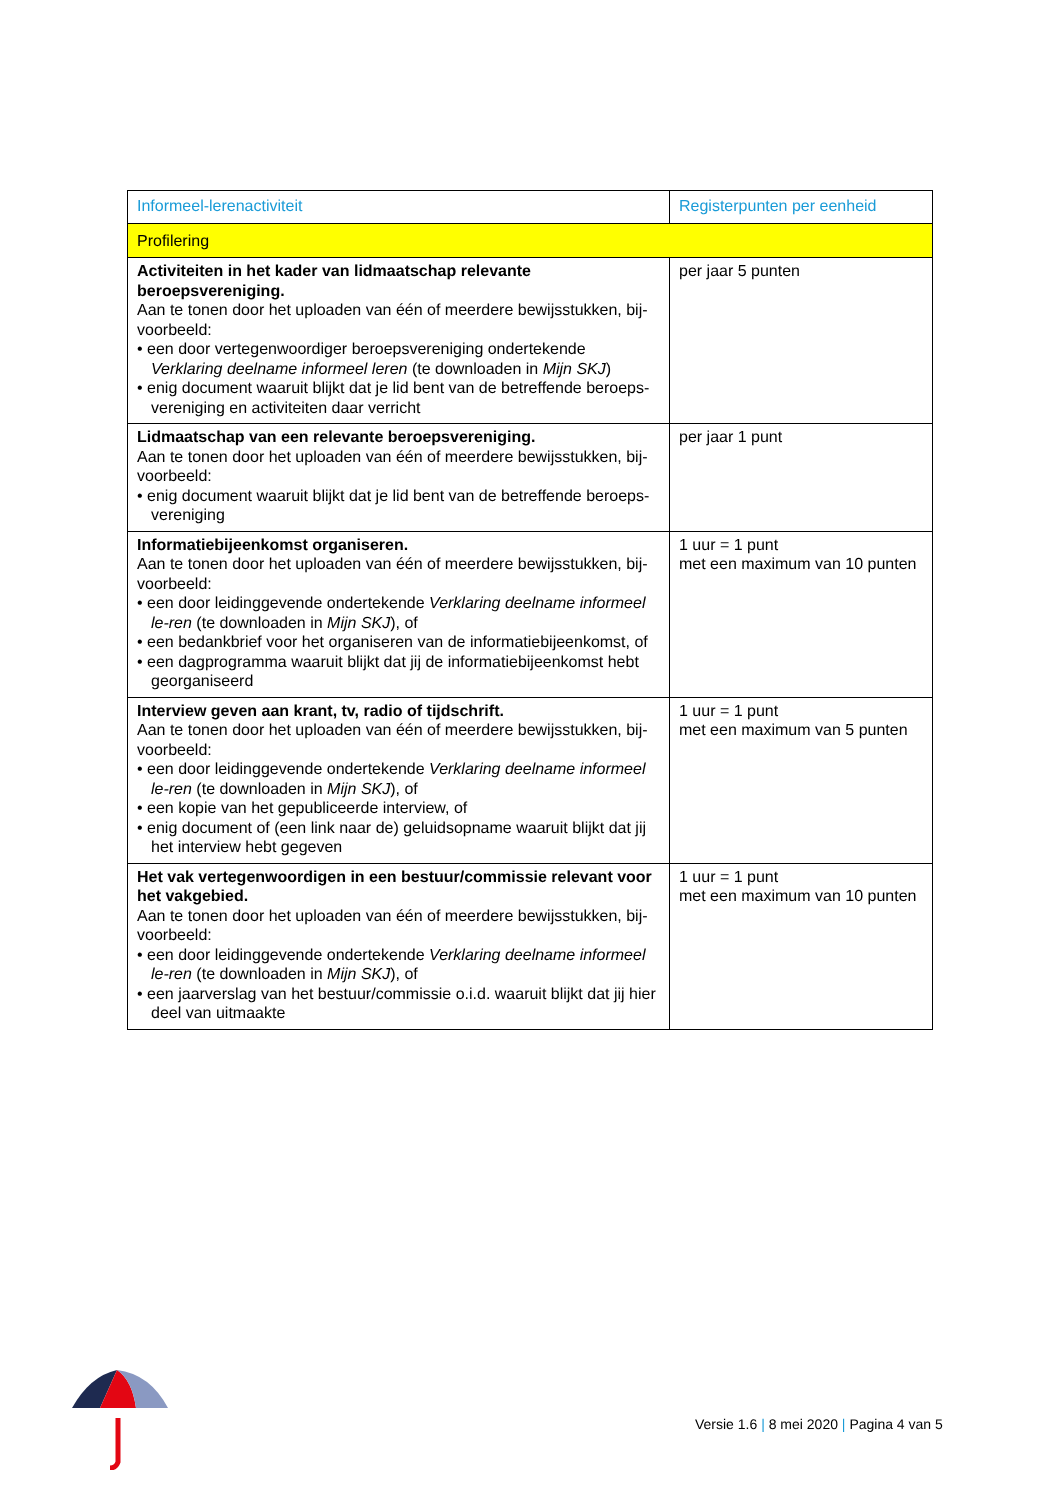| Informeel-lerenactiviteit | Registerpunten per eenheid |
| --- | --- |
| Profilering | |
| Activiteiten in het kader van lidmaatschap relevante beroepsvereniging. Aan te tonen door het uploaden van één of meerdere bewijsstukken, bij-voorbeeld: • een door vertegenwoordiger beroepsvereniging ondertekende Verklaring deelname informeel leren (te downloaden in Mijn SKJ ) • enig document waaruit blijkt dat je lid bent van de betreffende beroeps-vereniging en activiteiten daar verricht | per jaar 5 punten |
| Lidmaatschap van een relevante beroepsvereniging. Aan te tonen door het uploaden van één of meerdere bewijsstukken, bij-voorbeeld: • enig document waaruit blijkt dat je lid bent van de betreffende beroeps-vereniging | per jaar 1 punt |
| Informatiebijeenkomst organiseren. Aan te tonen door het uploaden van één of meerdere bewijsstukken, bij-voorbeeld: • een door leidinggevende ondertekende Verklaring deelname informeel le-ren (te downloaden in Mijn SKJ ), of • een bedankbrief voor het organiseren van de informatiebijeenkomst, of • een dagprogramma waaruit blijkt dat jij de informatiebijeenkomst hebt georganiseerd | 1 uur = 1 punt met een maximum van 10 punten |
| Interview geven aan krant, tv, radio of tijdschrift. Aan te tonen door het uploaden van één of meerdere bewijsstukken, bij-voorbeeld: • een door leidinggevende ondertekende Verklaring deelname informeel le-ren (te downloaden in Mijn SKJ ), of • een kopie van het gepubliceerde interview, of • enig document of (een link naar de) geluidsopname waaruit blijkt dat jij het interview hebt gegeven | 1 uur = 1 punt met een maximum van 5 punten |
| Het vak vertegenwoordigen in een bestuur/commissie relevant voor het vakgebied. Aan te tonen door het uploaden van één of meerdere bewijsstukken, bij-voorbeeld: • een door leidinggevende ondertekende Verklaring deelname informeel le-ren (te downloaden in Mijn SKJ ), of • een jaarverslag van het bestuur/commissie o.i.d. waaruit blijkt dat jij hier deel van uitmaakte | 1 uur = 1 punt met een maximum van 10 punten |
Versie 1.6 | 8 mei 2020 | Pagina 4 van 5